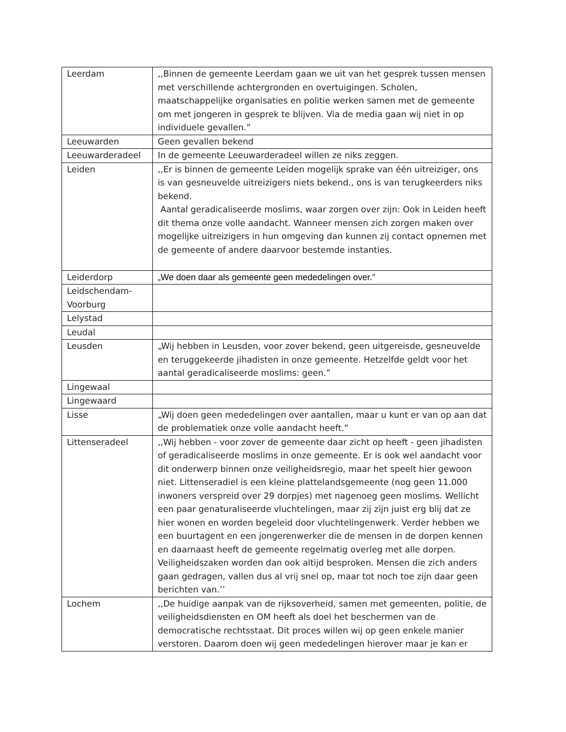| Leerdam | ,,Binnen de gemeente Leerdam gaan we uit van het gesprek tussen mensen met verschillende achtergronden en overtuigingen. Scholen, maatschappelijke organisaties en politie werken samen met de gemeente om met jongeren in gesprek te blijven. Via de media gaan wij niet in op individuele gevallen.” |
| Leeuwarden | Geen gevallen bekend |
| Leeuwarderadeel | In de gemeente Leeuwarderadeel willen ze niks zeggen. |
| Leiden | ,,Er is binnen de gemeente Leiden mogelijk sprake van één uitreiziger, ons is van gesneuvelde uitreizigers niets bekend., ons is van terugkeerders niks bekend. Aantal geradicaliseerde moslims, waar zorgen over zijn: Ook in Leiden heeft dit thema onze volle aandacht. Wanneer mensen zich zorgen maken over mogelijke uitreizigers in hun omgeving dan kunnen zij contact opnemen met de gemeente of andere daarvoor bestemde instanties. |
| Leiderdorp | „We doen daar als gemeente geen mededelingen over.” |
| Leidschendam-Voorburg | |
| Lelystad | |
| Leudal | |
| Leusden | „Wij hebben in Leusden, voor zover bekend, geen uitgereisde, gesneuvelde en teruggekeerde jihadisten in onze gemeente. Hetzelfde geldt voor het aantal geradicaliseerde moslims: geen.” |
| Lingewaal | |
| Lingewaard | |
| Lisse | „Wij doen geen mededelingen over aantallen, maar u kunt er van op aan dat de problematiek onze volle aandacht heeft.” |
| Littenseradeel | ,,Wij hebben - voor zover de gemeente daar zicht op heeft - geen jihadisten of geradicaliseerde moslims in onze gemeente. Er is ook wel aandacht voor dit onderwerp binnen onze veiligheidsregio, maar het speelt hier gewoon niet. Littenseradiel is een kleine plattelandsgemeente (nog geen 11.000 inwoners verspreid over 29 dorpjes) met nagenoeg geen moslims. Wellicht een paar genaturaliseerde vluchtelingen, maar zij zijn juist erg blij dat ze hier wonen en worden begeleid door vluchtelingenwerk. Verder hebben we een buurtagent en een jongerenwerker die de mensen in de dorpen kennen en daarnaast heeft de gemeente regelmatig overleg met alle dorpen. Veiligheidszaken worden dan ook altijd besproken. Mensen die zich anders gaan gedragen, vallen dus al vrij snel op, maar tot noch toe zijn daar geen berichten van.’’ |
| Lochem | ,,De huidige aanpak van de rijksoverheid, samen met gemeenten, politie, de veiligheidsdiensten en OM heeft als doel het beschermen van de democratische rechtsstaat. Dit proces willen wij op geen enkele manier verstoren. Daarom doen wij geen mededelingen hierover maar je kan er |